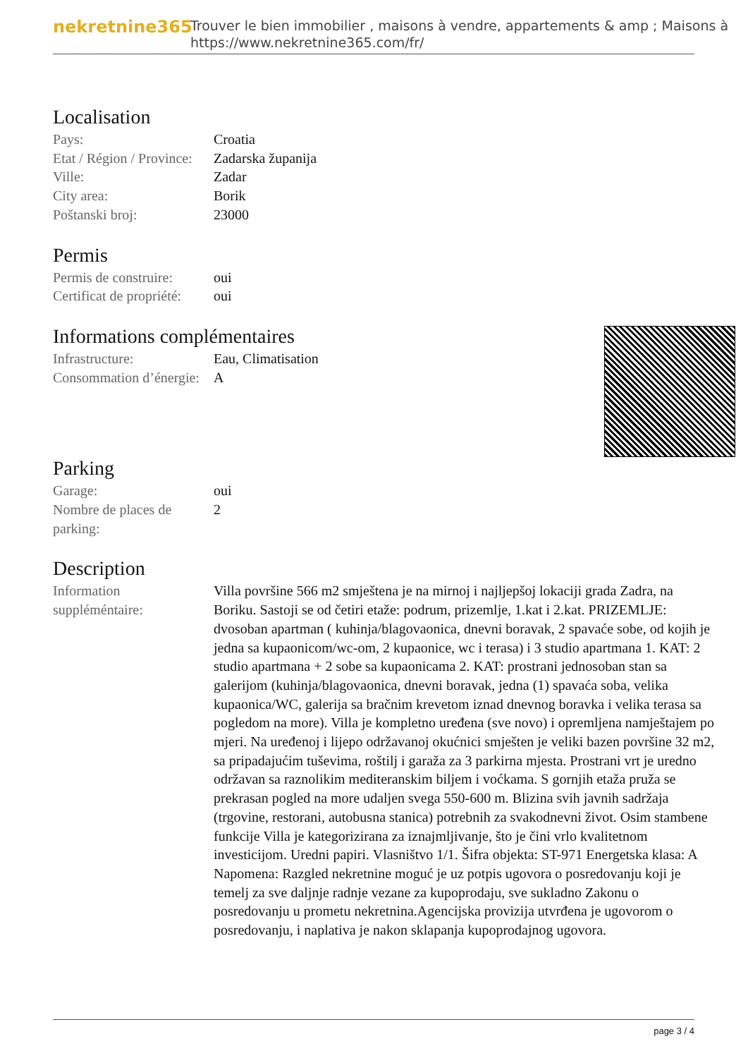nekretnine365
Trouver le bien immobilier , maisons à vendre, appartements & amp ; Maisons à
https://www.nekretnine365.com/fr/
Localisation
| Pays: | Croatia |
| Etat / Région / Province: | Zadarska županija |
| Ville: | Zadar |
| City area: | Borik |
| Poštanski broj: | 23000 |
Permis
| Permis de construire: | oui |
| Certificat de propriété: | oui |
Informations complémentaires
| Infrastructure: | Eau, Climatisation |
| Consommation d’énergie: | A |
Parking
| Garage: | oui |
| Nombre de places de parking: | 2 |
Description
| Information suppléméntaire: | Villa površine 566 m2 smještena je na mirnoj i najljepšoj lokaciji grada Zadra, na Boriku. Sastoji se od četiri etaže: podrum, prizemlje, 1.kat i 2.kat. PRIZEMLJE: dvosoban apartman ( kuhinja/blagovaonica, dnevni boravak, 2 spavaće sobe, od kojih je jedna sa kupaonicom/wc-om, 2 kupaonice, wc i terasa) i 3 studio apartmana 1. KAT: 2 studio apartmana + 2 sobe sa kupaonicama 2. KAT: prostrani jednosoban stan sa galerijom (kuhinja/blagovaonica, dnevni boravak, jedna (1) spavaća soba, velika kupaonica/WC, galerija sa bračnim krevetom iznad dnevnog boravka i velika terasa sa pogledom na more). Villa je kompletno uređena (sve novo) i opremljena namještajem po mjeri. Na uređenoj i lijepo održavanoj okućnici smješten je veliki bazen površine 32 m2, sa pripadajućim tuševima, roštilj i garaža za 3 parkirna mjesta. Prostrani vrt je uredno održavan sa raznolikim mediteranskim biljem i voćkama. S gornjih etaža pruža se prekrasan pogled na more udaljen svega 550-600 m. Blizina svih javnih sadržaja (trgovine, restorani, autobusna stanica) potrebnih za svakodnevni život. Osim stambene funkcije Villa je kategorizirana za iznajmljivanje, što je čini vrlo kvalitetnom investicijom. Uredni papiri. Vlasništvo 1/1. Šifra objekta: ST-971 Energetska klasa: A Napomena: Razgled nekretnine moguć je uz potpis ugovora o posredovanju koji je temelj za sve daljnje radnje vezane za kupoprodaju, sve sukladno Zakonu o posredovanju u prometu nekretnina.Agencijska provizija utvrđena je ugovorom o posredovanju, i naplativa je nakon sklapanja kupoprodajnog ugovora. |
page 3 / 4